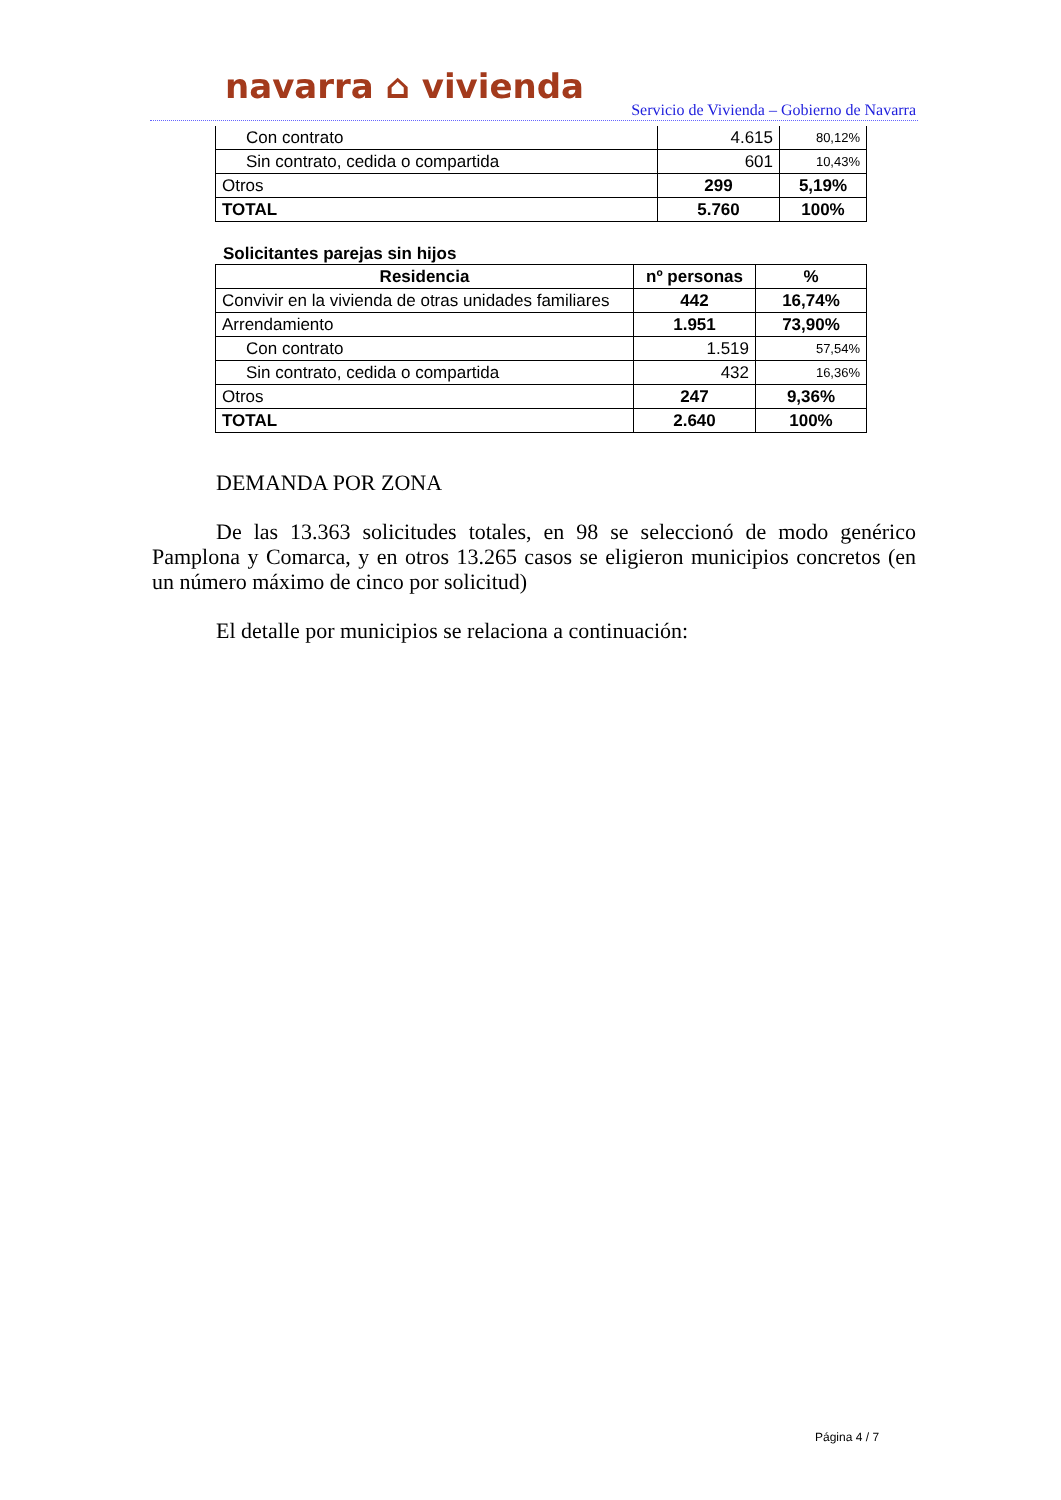navarra ⌂ vivienda
Servicio de Vivienda – Gobierno de Navarra
| Con contrato | 4.615 | 80,12% |
| Sin contrato, cedida o compartida | 601 | 10,43% |
| Otros | 299 | 5,19% |
| TOTAL | 5.760 | 100% |
Solicitantes parejas sin hijos
| Residencia | nº personas | % |
| --- | --- | --- |
| Convivir en la vivienda de otras unidades familiares | 442 | 16,74% |
| Arrendamiento | 1.951 | 73,90% |
| Con contrato | 1.519 | 57,54% |
| Sin contrato, cedida o compartida | 432 | 16,36% |
| Otros | 247 | 9,36% |
| TOTAL | 2.640 | 100% |
DEMANDA POR ZONA
De las 13.363 solicitudes totales, en 98 se seleccionó de modo genérico Pamplona y Comarca, y en otros 13.265 casos se eligieron municipios concretos (en un número máximo de cinco por solicitud)
El detalle por municipios se relaciona a continuación:
Página 4 / 7